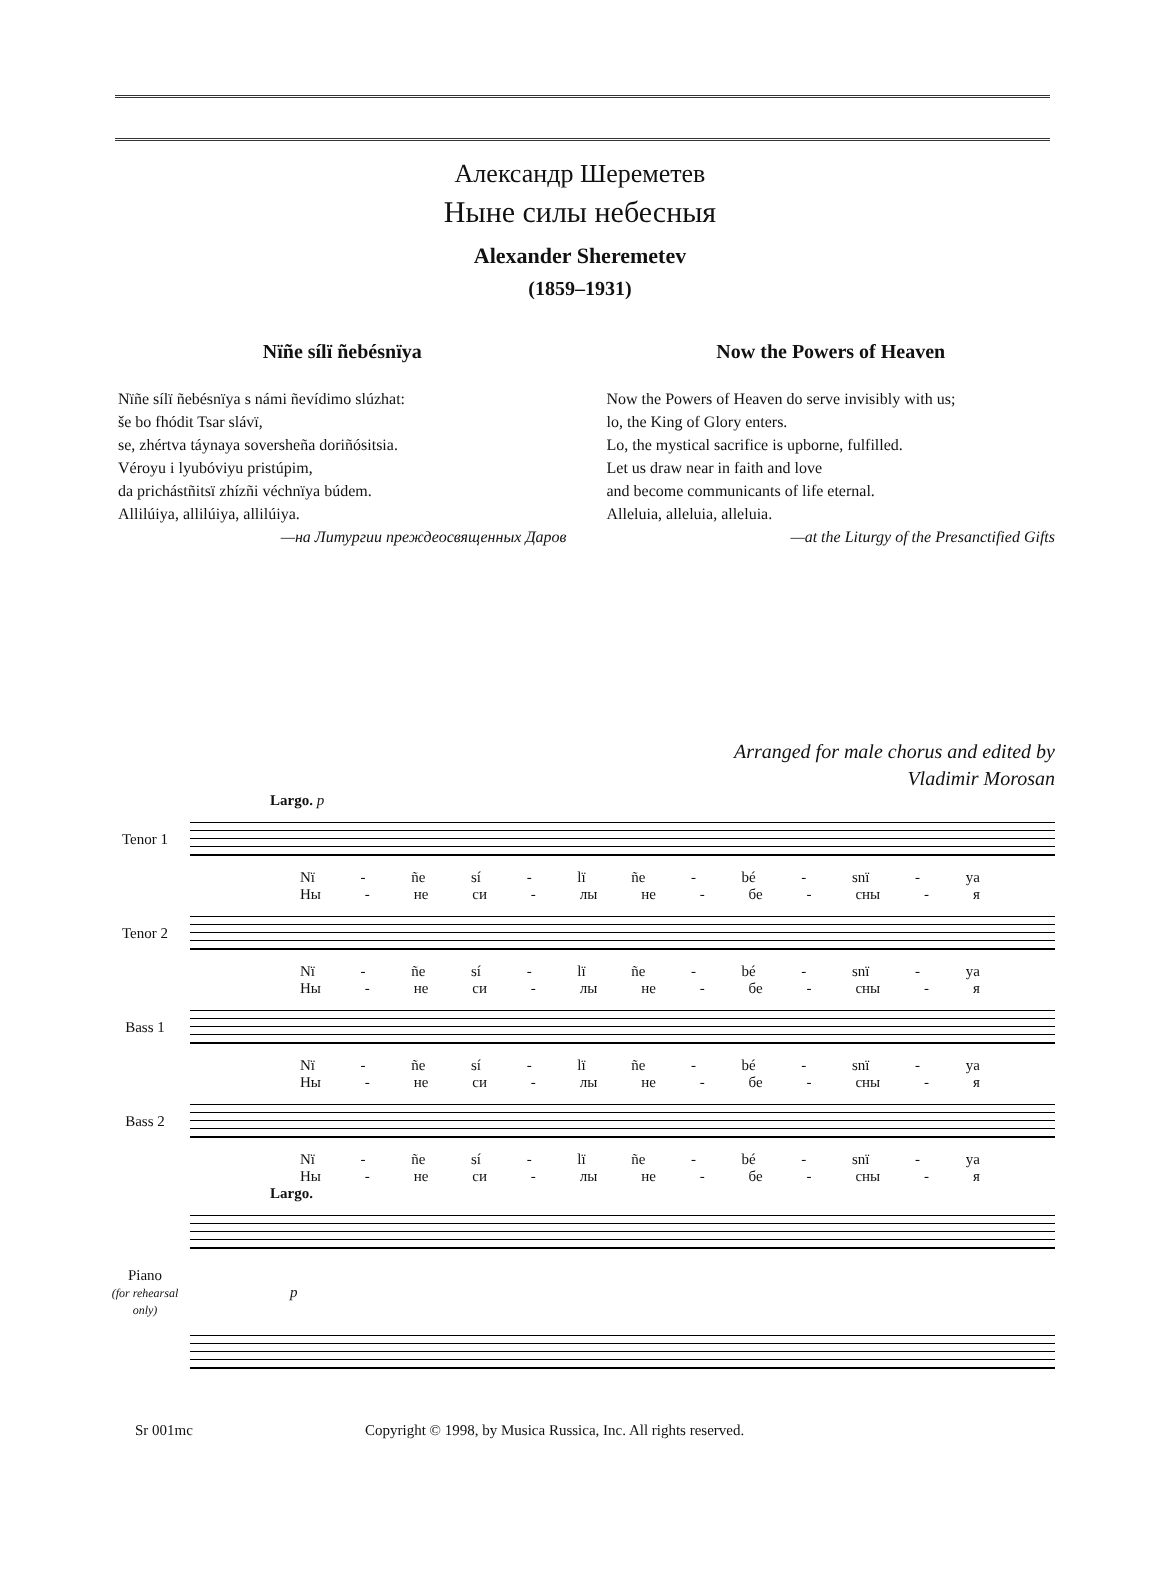Александр Шереметев
Ныне силы небесныя
Alexander Sheremetev
(1859–1931)
Nïñe sílï ñebésnïya
Nïñe sílï ñebésnïya s námi ñevídimo slúzhat:
še bo fhódit Tsar slávï,
se, zhértva táynaya soversheña doriñósitsia.
Véroyu i lyubóviyu pristúpim,
da prichástñitsï zhízñi véchnïya búdem.
Allilúiya, allilúiya, allilúiya.
—на Литургии преждеосвященных Даров
Now the Powers of Heaven
Now the Powers of Heaven do serve invisibly with us;
lo, the King of Glory enters.
Lo, the mystical sacrifice is upborne, fulfilled.
Let us draw near in faith and love
and become communicants of life eternal.
Alleluia, alleluia, alleluia.
—at the Liturgy of the Presanctified Gifts
Arranged for male chorus and edited by
Vladimir Morosan
Largo. p
Tenor 1
Nï - ñe sí - lï ñe - bé - snï - ya
Ны - не си - лы не - бе - сны - я
Tenor 2
Nï - ñe sí - lï ñe - bé - snï - ya
Ны - не си - лы не - бе - сны - я
Bass 1
Nï - ñe sí - lï ñe - bé - snï - ya
Ны - не си - лы не - бе - сны - я
Bass 2
Nï - ñe sí - lï ñe - bé - snï - ya
Ны - не си - лы не - бе - сны - я
Largo.
Piano
(for rehearsal only)
p
Sr 001mc Copyright © 1998, by Musica Russica, Inc. All rights reserved.